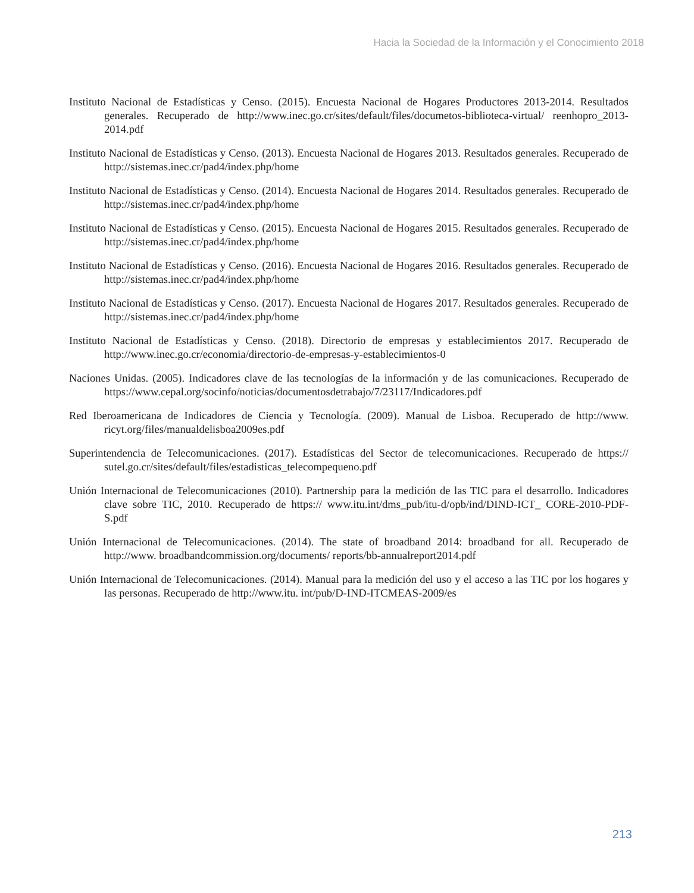Hacia la Sociedad de la Información y el Conocimiento 2018
Instituto Nacional de Estadísticas y Censo. (2015). Encuesta Nacional de Hogares Productores 2013-2014. Resultados generales. Recuperado de http://www.inec.go.cr/sites/default/files/documetos-biblioteca-virtual/ reenhopro_2013-2014.pdf
Instituto Nacional de Estadísticas y Censo. (2013). Encuesta Nacional de Hogares 2013. Resultados generales. Recuperado de http://sistemas.inec.cr/pad4/index.php/home
Instituto Nacional de Estadísticas y Censo. (2014). Encuesta Nacional de Hogares 2014. Resultados generales. Recuperado de http://sistemas.inec.cr/pad4/index.php/home
Instituto Nacional de Estadísticas y Censo. (2015). Encuesta Nacional de Hogares 2015. Resultados generales. Recuperado de http://sistemas.inec.cr/pad4/index.php/home
Instituto Nacional de Estadísticas y Censo. (2016). Encuesta Nacional de Hogares 2016. Resultados generales. Recuperado de http://sistemas.inec.cr/pad4/index.php/home
Instituto Nacional de Estadísticas y Censo. (2017). Encuesta Nacional de Hogares 2017. Resultados generales. Recuperado de http://sistemas.inec.cr/pad4/index.php/home
Instituto Nacional de Estadísticas y Censo. (2018). Directorio de empresas y establecimientos 2017. Recuperado de http://www.inec.go.cr/economia/directorio-de-empresas-y-establecimientos-0
Naciones Unidas. (2005). Indicadores clave de las tecnologías de la información y de las comunicaciones. Recuperado de https://www.cepal.org/socinfo/noticias/documentosdetrabajo/7/23117/Indicadores.pdf
Red Iberoamericana de Indicadores de Ciencia y Tecnología. (2009). Manual de Lisboa. Recuperado de http://www. ricyt.org/files/manualdelisboa2009es.pdf
Superintendencia de Telecomunicaciones. (2017). Estadísticas del Sector de telecomunicaciones. Recuperado de https:// sutel.go.cr/sites/default/files/estadisticas_telecompequeno.pdf
Unión Internacional de Telecomunicaciones (2010). Partnership para la medición de las TIC para el desarrollo. Indicadores clave sobre TIC, 2010. Recuperado de https:// www.itu.int/dms_pub/itu-d/opb/ind/DIND-ICT_ CORE-2010-PDF-S.pdf
Unión Internacional de Telecomunicaciones. (2014). The state of broadband 2014: broadband for all. Recuperado de http://www. broadbandcommission.org/documents/ reports/bb-annualreport2014.pdf
Unión Internacional de Telecomunicaciones. (2014). Manual para la medición del uso y el acceso a las TIC por los hogares y las personas. Recuperado de http://www.itu. int/pub/D-IND-ITCMEAS-2009/es
213